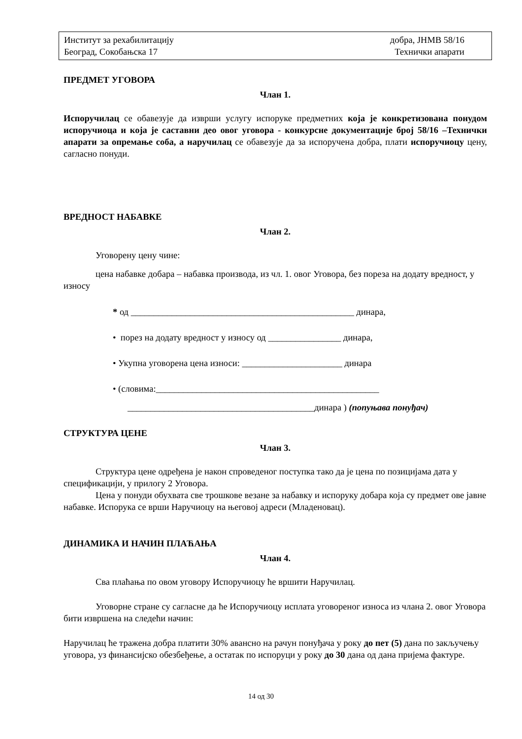Институт за рехабилитацију
Београд, Сокобањска 17
добра, ЈНМВ 58/16
Технички апарати
ПРЕДМЕТ УГОВОРА
Члан 1.
Испоручилац се обавезује да изврши услугу испоруке предметних која је конкретизована понудом испоручиоца и која је саставни део овог уговора - конкурсне документације број 58/16 –Технички апарати за опремање соба, а наручилац се обавезује да за испоручена добра, плати испоручиоцу цену, сагласно понуди.
ВРЕДНОСТ НАБАВКЕ
Члан 2.
Уговорену цену чине:
цена набавке добара – набавка производа, из чл. 1. овог Уговора, без пореза на додату вредност, у износу
* од _________________________________________________ динара,
• порез на додату вредност у износу од ________________ динара,
• Укупна уговорена цена износи: ______________________ динара
• (словима:_________________________________________________
_________________________________________динара ) (попуњава понуђач)
СТРУКТУРА ЦЕНЕ
Члан 3.
Структура цене одређена је након спроведеног поступка тако да је цена по позицијама дата у спецификацији, у прилогу 2 Уговора.
Цена у понуди обухвата све трошкове везане за набавку и испоруку добара која су предмет ове јавне набавке. Испорука се врши Наручиоцу на његовој адреси (Младеновац).
ДИНАМИКА И НАЧИН ПЛАЋАЊА
Члан 4.
Сва плаћања по овом уговору Испоручиоцу ће вршити Наручилац.
Уговорне стране су сагласне да ће Испоручиоцу исплата уговореног износа из члана 2. овог Уговора бити извршена на следећи начин:
Наручилац ће тражена добра платити 30% авансно на рачун понуђача у року до пет (5) дана по закључењу уговора, уз финансијско обезбеђење, а остатак по испоруци у року до 30 дана од дана пријема фактуре.
14 од 30